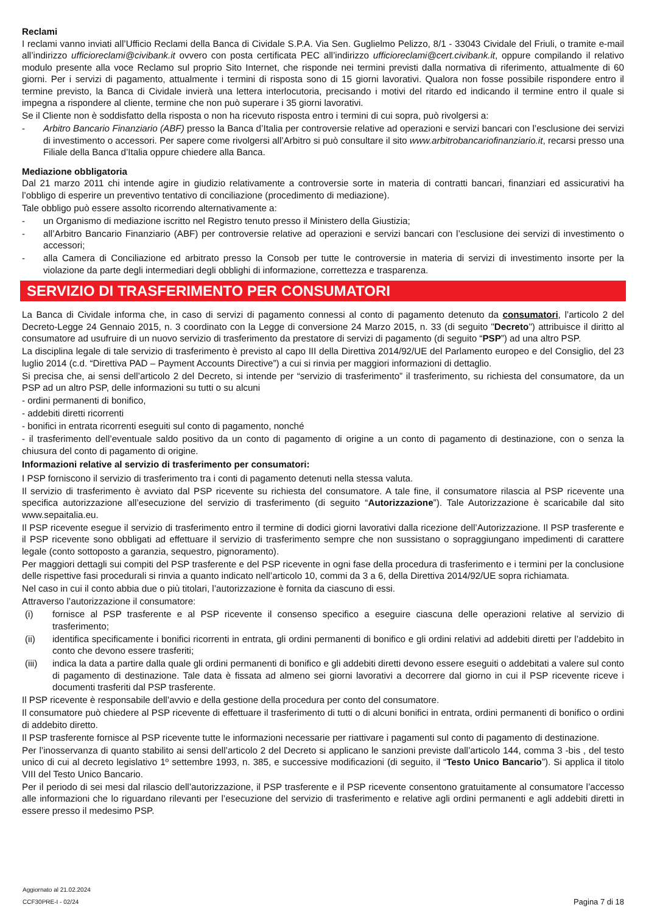Reclami
I reclami vanno inviati all’Ufficio Reclami della Banca di Cividale S.P.A. Via Sen. Guglielmo Pelizzo, 8/1 - 33043 Cividale del Friuli, o tramite e-mail all’indirizzo ufficioreclami@civibank.it ovvero con posta certificata PEC all’indirizzo ufficioreclami@cert.civibank.it, oppure compilando il relativo modulo presente alla voce Reclamo sul proprio Sito Internet, che risponde nei termini previsti dalla normativa di riferimento, attualmente di 60 giorni. Per i servizi di pagamento, attualmente i termini di risposta sono di 15 giorni lavorativi. Qualora non fosse possibile rispondere entro il termine previsto, la Banca di Cividale invierà una lettera interlocutoria, precisando i motivi del ritardo ed indicando il termine entro il quale si impegna a rispondere al cliente, termine che non può superare i 35 giorni lavorativi.
Se il Cliente non è soddisfatto della risposta o non ha ricevuto risposta entro i termini di cui sopra, può rivolgersi a:
- Arbitro Bancario Finanziario (ABF) presso la Banca d’Italia per controversie relative ad operazioni e servizi bancari con l’esclusione dei servizi di investimento o accessori. Per sapere come rivolgersi all’Arbitro si può consultare il sito www.arbitrobancariofinanziario.it, recarsi presso una Filiale della Banca d’Italia oppure chiedere alla Banca.
Mediazione obbligatoria
Dal 21 marzo 2011 chi intende agire in giudizio relativamente a controversie sorte in materia di contratti bancari, finanziari ed assicurativi ha l’obbligo di esperire un preventivo tentativo di conciliazione (procedimento di mediazione).
Tale obbligo può essere assolto ricorrendo alternativamente a:
- un Organismo di mediazione iscritto nel Registro tenuto presso il Ministero della Giustizia;
- all’Arbitro Bancario Finanziario (ABF) per controversie relative ad operazioni e servizi bancari con l’esclusione dei servizi di investimento o accessori;
- alla Camera di Conciliazione ed arbitrato presso la Consob per tutte le controversie in materia di servizi di investimento insorte per la violazione da parte degli intermediari degli obblighi di informazione, correttezza e trasparenza.
SERVIZIO DI TRASFERIMENTO PER CONSUMATORI
La Banca di Cividale informa che, in caso di servizi di pagamento connessi al conto di pagamento detenuto da consumatori, l’articolo 2 del Decreto-Legge 24 Gennaio 2015, n. 3 coordinato con la Legge di conversione 24 Marzo 2015, n. 33 (di seguito "Decreto") attribuisce il diritto al consumatore ad usufruire di un nuovo servizio di trasferimento da prestatore di servizi di pagamento (di seguito “PSP”) ad una altro PSP.
La disciplina legale di tale servizio di trasferimento è previsto al capo III della Direttiva 2014/92/UE del Parlamento europeo e del Consiglio, del 23 luglio 2014 (c.d. “Direttiva PAD – Payment Accounts Directive”) a cui si rinvia per maggiori informazioni di dettaglio.
Si precisa che, ai sensi dell’articolo 2 del Decreto, si intende per “servizio di trasferimento” il trasferimento, su richiesta del consumatore, da un PSP ad un altro PSP, delle informazioni su tutti o su alcuni
- ordini permanenti di bonifico,
- addebiti diretti ricorrenti
- bonifici in entrata ricorrenti eseguiti sul conto di pagamento, nonché
- il trasferimento dell’eventuale saldo positivo da un conto di pagamento di origine a un conto di pagamento di destinazione, con o senza la chiusura del conto di pagamento di origine.
Informazioni relative al servizio di trasferimento per consumatori:
I PSP forniscono il servizio di trasferimento tra i conti di pagamento detenuti nella stessa valuta.
Il servizio di trasferimento è avviato dal PSP ricevente su richiesta del consumatore. A tale fine, il consumatore rilascia al PSP ricevente una specifica autorizzazione all’esecuzione del servizio di trasferimento (di seguito “Autorizzazione”). Tale Autorizzazione è scaricabile dal sito www.sepaitalia.eu.
Il PSP ricevente esegue il servizio di trasferimento entro il termine di dodici giorni lavorativi dalla ricezione dell’Autorizzazione. Il PSP trasferente e il PSP ricevente sono obbligati ad effettuare il servizio di trasferimento sempre che non sussistano o sopraggiungano impedimenti di carattere legale (conto sottoposto a garanzia, sequestro, pignoramento).
Per maggiori dettagli sui compiti del PSP trasferente e del PSP ricevente in ogni fase della procedura di trasferimento e i termini per la conclusione delle rispettive fasi procedurali si rinvia a quanto indicato nell’articolo 10, commi da 3 a 6, della Direttiva 2014/92/UE sopra richiamata.
Nel caso in cui il conto abbia due o più titolari, l’autorizzazione è fornita da ciascuno di essi.
Attraverso l’autorizzazione il consumatore:
(i) fornisce al PSP trasferente e al PSP ricevente il consenso specifico a eseguire ciascuna delle operazioni relative al servizio di trasferimento;
(ii) identifica specificamente i bonifici ricorrenti in entrata, gli ordini permanenti di bonifico e gli ordini relativi ad addebiti diretti per l’addebito in conto che devono essere trasferiti;
(iii) indica la data a partire dalla quale gli ordini permanenti di bonifico e gli addebiti diretti devono essere eseguiti o addebitati a valere sul conto di pagamento di destinazione. Tale data è fissata ad almeno sei giorni lavorativi a decorrere dal giorno in cui il PSP ricevente riceve i documenti trasferiti dal PSP trasferente.
Il PSP ricevente è responsabile dell’avvio e della gestione della procedura per conto del consumatore.
Il consumatore può chiedere al PSP ricevente di effettuare il trasferimento di tutti o di alcuni bonifici in entrata, ordini permanenti di bonifico o ordini di addebito diretto.
Il PSP trasferente fornisce al PSP ricevente tutte le informazioni necessarie per riattivare i pagamenti sul conto di pagamento di destinazione.
Per l’inosservanza di quanto stabilito ai sensi dell’articolo 2 del Decreto si applicano le sanzioni previste dall’articolo 144, comma 3 -bis , del testo unico di cui al decreto legislativo 1º settembre 1993, n. 385, e successive modificazioni (di seguito, il “Testo Unico Bancario”). Si applica il titolo VIII del Testo Unico Bancario.
Per il periodo di sei mesi dal rilascio dell’autorizzazione, il PSP trasferente e il PSP ricevente consentono gratuitamente al consumatore l’accesso alle informazioni che lo riguardano rilevanti per l’esecuzione del servizio di trasferimento e relative agli ordini permanenti e agli addebiti diretti in essere presso il medesimo PSP.
Aggiornato al 21.02.2024
CCF30PRE-I - 02/24
Pagina 7 di 18